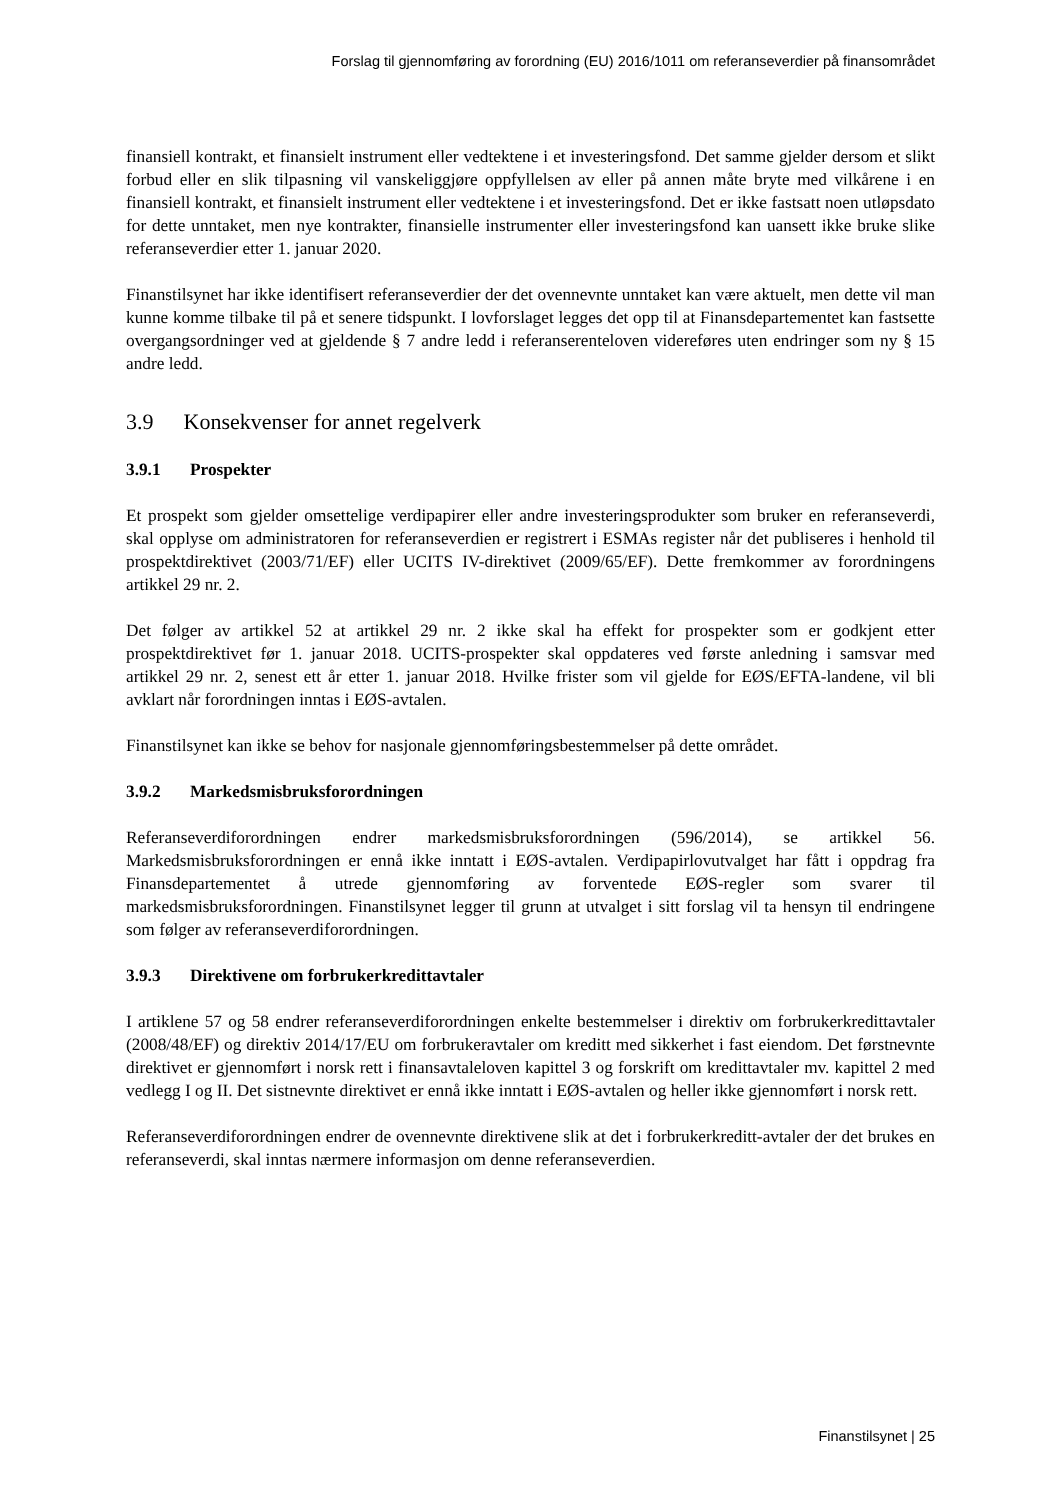Forslag til gjennomføring av forordning (EU) 2016/1011 om referanseverdier på finansområdet
finansiell kontrakt, et finansielt instrument eller vedtektene i et investeringsfond. Det samme gjelder dersom et slikt forbud eller en slik tilpasning vil vanskeliggjøre oppfyllelsen av eller på annen måte bryte med vilkårene i en finansiell kontrakt, et finansielt instrument eller vedtektene i et investeringsfond. Det er ikke fastsatt noen utløpsdato for dette unntaket, men nye kontrakter, finansielle instrumenter eller investeringsfond kan uansett ikke bruke slike referanseverdier etter 1. januar 2020.
Finanstilsynet har ikke identifisert referanseverdier der det ovennevnte unntaket kan være aktuelt, men dette vil man kunne komme tilbake til på et senere tidspunkt. I lovforslaget legges det opp til at Finansdepartementet kan fastsette overgangsordninger ved at gjeldende § 7 andre ledd i referanserenteloven videreføres uten endringer som ny § 15 andre ledd.
3.9 Konsekvenser for annet regelverk
3.9.1 Prospekter
Et prospekt som gjelder omsettelige verdipapirer eller andre investeringsprodukter som bruker en referanseverdi, skal opplyse om administratoren for referanseverdien er registrert i ESMAs register når det publiseres i henhold til prospektdirektivet (2003/71/EF) eller UCITS IV-direktivet (2009/65/EF). Dette fremkommer av forordningens artikkel 29 nr. 2.
Det følger av artikkel 52 at artikkel 29 nr. 2 ikke skal ha effekt for prospekter som er godkjent etter prospektdirektivet før 1. januar 2018. UCITS-prospekter skal oppdateres ved første anledning i samsvar med artikkel 29 nr. 2, senest ett år etter 1. januar 2018. Hvilke frister som vil gjelde for EØS/EFTA-landene, vil bli avklart når forordningen inntas i EØS-avtalen.
Finanstilsynet kan ikke se behov for nasjonale gjennomføringsbestemmelser på dette området.
3.9.2 Markedsmisbruksforordningen
Referanseverdiforordningen endrer markedsmisbruksforordningen (596/2014), se artikkel 56. Markedsmisbruksforordningen er ennå ikke inntatt i EØS-avtalen. Verdipapirlovutvalget har fått i oppdrag fra Finansdepartementet å utrede gjennomføring av forventede EØS-regler som svarer til markedsmisbruksforordningen. Finanstilsynet legger til grunn at utvalget i sitt forslag vil ta hensyn til endringene som følger av referanseverdiforordningen.
3.9.3 Direktivene om forbrukerkredittavtaler
I artiklene 57 og 58 endrer referanseverdiforordningen enkelte bestemmelser i direktiv om forbrukerkredittavtaler (2008/48/EF) og direktiv 2014/17/EU om forbrukeravtaler om kreditt med sikkerhet i fast eiendom. Det førstnevnte direktivet er gjennomført i norsk rett i finansavtaleloven kapittel 3 og forskrift om kredittavtaler mv. kapittel 2 med vedlegg I og II. Det sistnevnte direktivet er ennå ikke inntatt i EØS-avtalen og heller ikke gjennomført i norsk rett.
Referanseverdiforordningen endrer de ovennevnte direktivene slik at det i forbrukerkreditt-avtaler der det brukes en referanseverdi, skal inntas nærmere informasjon om denne referanseverdien.
Finanstilsynet | 25